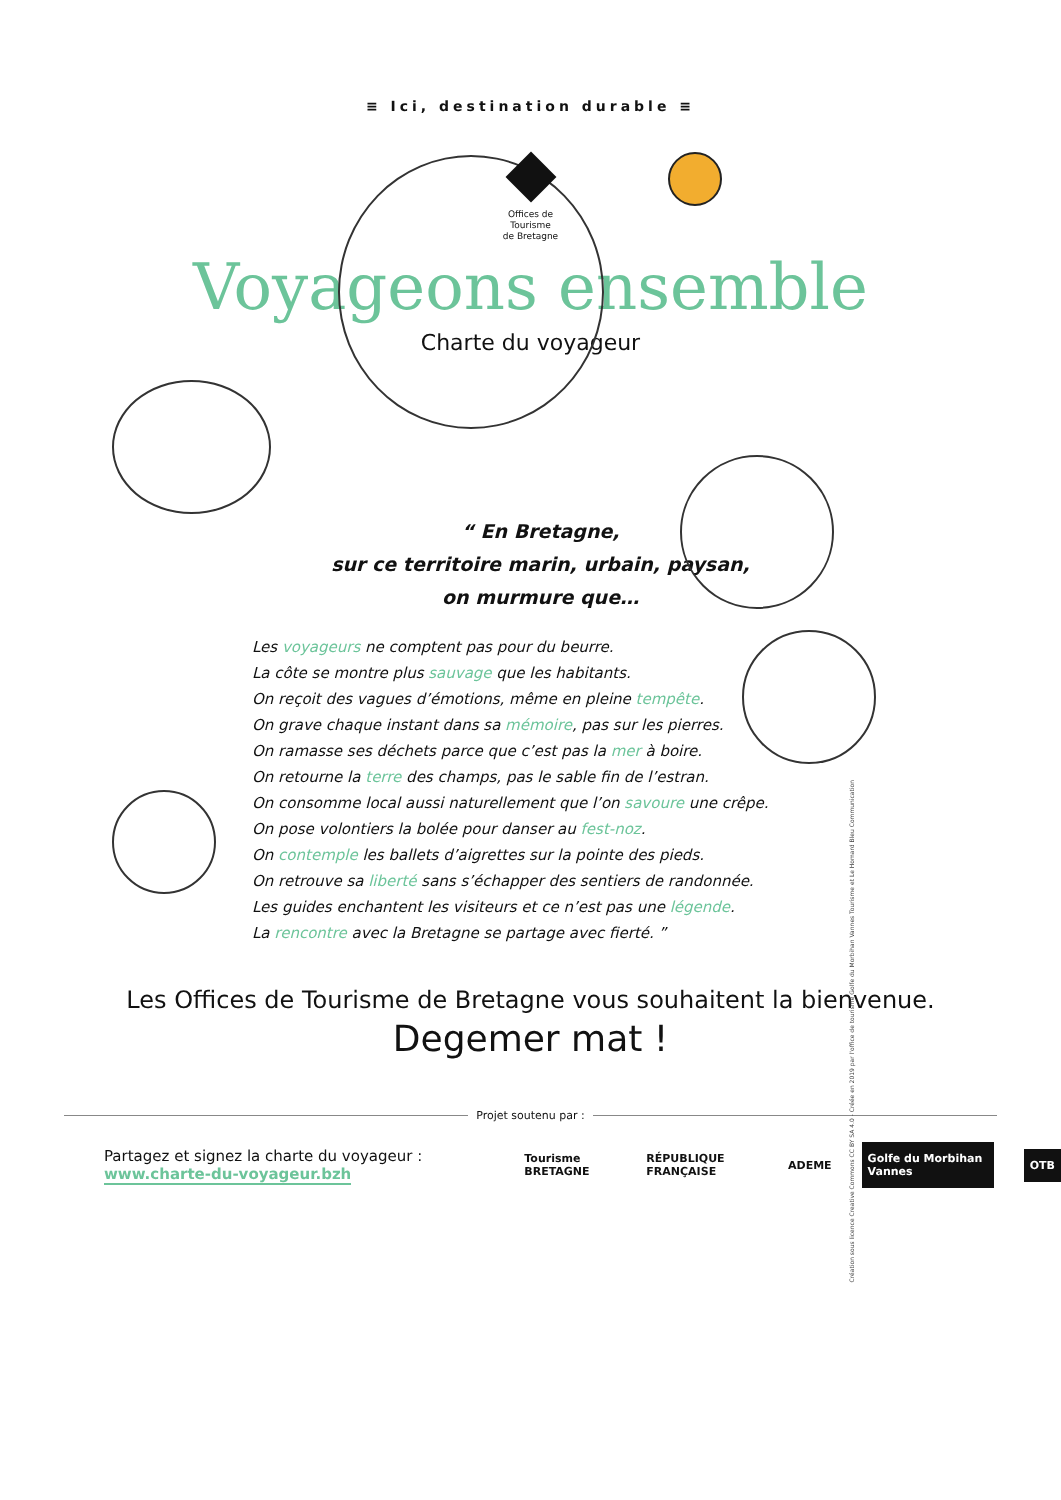≡ Ici, destination durable ≡
Offices de
Tourisme
de Bretagne
Voyageons ensemble
Charte du voyageur
“ En Bretagne,
sur ce territoire marin, urbain, paysan,
on murmure que…
Les voyageurs ne comptent pas pour du beurre.
La côte se montre plus sauvage que les habitants.
On reçoit des vagues d’émotions, même en pleine tempête.
On grave chaque instant dans sa mémoire, pas sur les pierres.
On ramasse ses déchets parce que c’est pas la mer à boire.
On retourne la terre des champs, pas le sable fin de l’estran.
On consomme local aussi naturellement que l’on savoure une crêpe.
On pose volontiers la bolée pour danser au fest-noz.
On contemple les ballets d’aigrettes sur la pointe des pieds.
On retrouve sa liberté sans s’échapper des sentiers de randonnée.
Les guides enchantent les visiteurs et ce n’est pas une légende.
La rencontre avec la Bretagne se partage avec fierté. ”
Création sous licence Creative Commons CC BY SA 4.0 - Créée en 2019 par l'office de tourisme Golfe du Morbihan Vannes Tourisme et Le Homard Bleu Communication
Les Offices de Tourisme de Bretagne vous souhaitent la bienvenue.
Degemer mat !
Projet soutenu par :
Partagez et signez la charte du voyageur :
www.charte-du-voyageur.bzh
Tourisme BRETAGNE RÉPUBLIQUE FRANÇAISE ADEME Golfe du Morbihan Vannes OTB